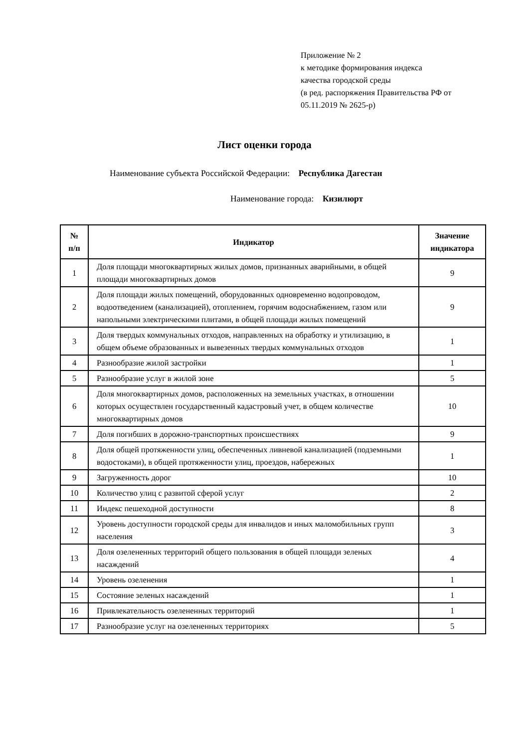Приложение № 2
к методике формирования индекса
качества городской среды
(в ред. распоряжения Правительства РФ от
05.11.2019 № 2625-р)
Лист оценки города
Наименование субъекта Российской Федерации: Республика Дагестан
Наименование города: Кизилюрт
| № п/п | Индикатор | Значение индикатора |
| --- | --- | --- |
| 1 | Доля площади многоквартирных жилых домов, признанных аварийными, в общей площади многоквартирных домов | 9 |
| 2 | Доля площади жилых помещений, оборудованных одновременно водопроводом, водоотведением (канализацией), отоплением, горячим водоснабжением, газом или напольными электрическими плитами, в общей площади жилых помещений | 9 |
| 3 | Доля твердых коммунальных отходов, направленных на обработку и утилизацию, в общем объеме образованных и вывезенных твердых коммунальных отходов | 1 |
| 4 | Разнообразие жилой застройки | 1 |
| 5 | Разнообразие услуг в жилой зоне | 5 |
| 6 | Доля многоквартирных домов, расположенных на земельных участках, в отношении которых осуществлен государственный кадастровый учет, в общем количестве многоквартирных домов | 10 |
| 7 | Доля погибших в дорожно-транспортных происшествиях | 9 |
| 8 | Доля общей протяженности улиц, обеспеченных ливневой канализацией (подземными водостоками), в общей протяженности улиц, проездов, набережных | 1 |
| 9 | Загруженность дорог | 10 |
| 10 | Количество улиц с развитой сферой услуг | 2 |
| 11 | Индекс пешеходной доступности | 8 |
| 12 | Уровень доступности городской среды для инвалидов и иных маломобильных групп населения | 3 |
| 13 | Доля озелененных территорий общего пользования в общей площади зеленых насаждений | 4 |
| 14 | Уровень озеленения | 1 |
| 15 | Состояние зеленых насаждений | 1 |
| 16 | Привлекательность озелененных территорий | 1 |
| 17 | Разнообразие услуг на озелененных территориях | 5 |